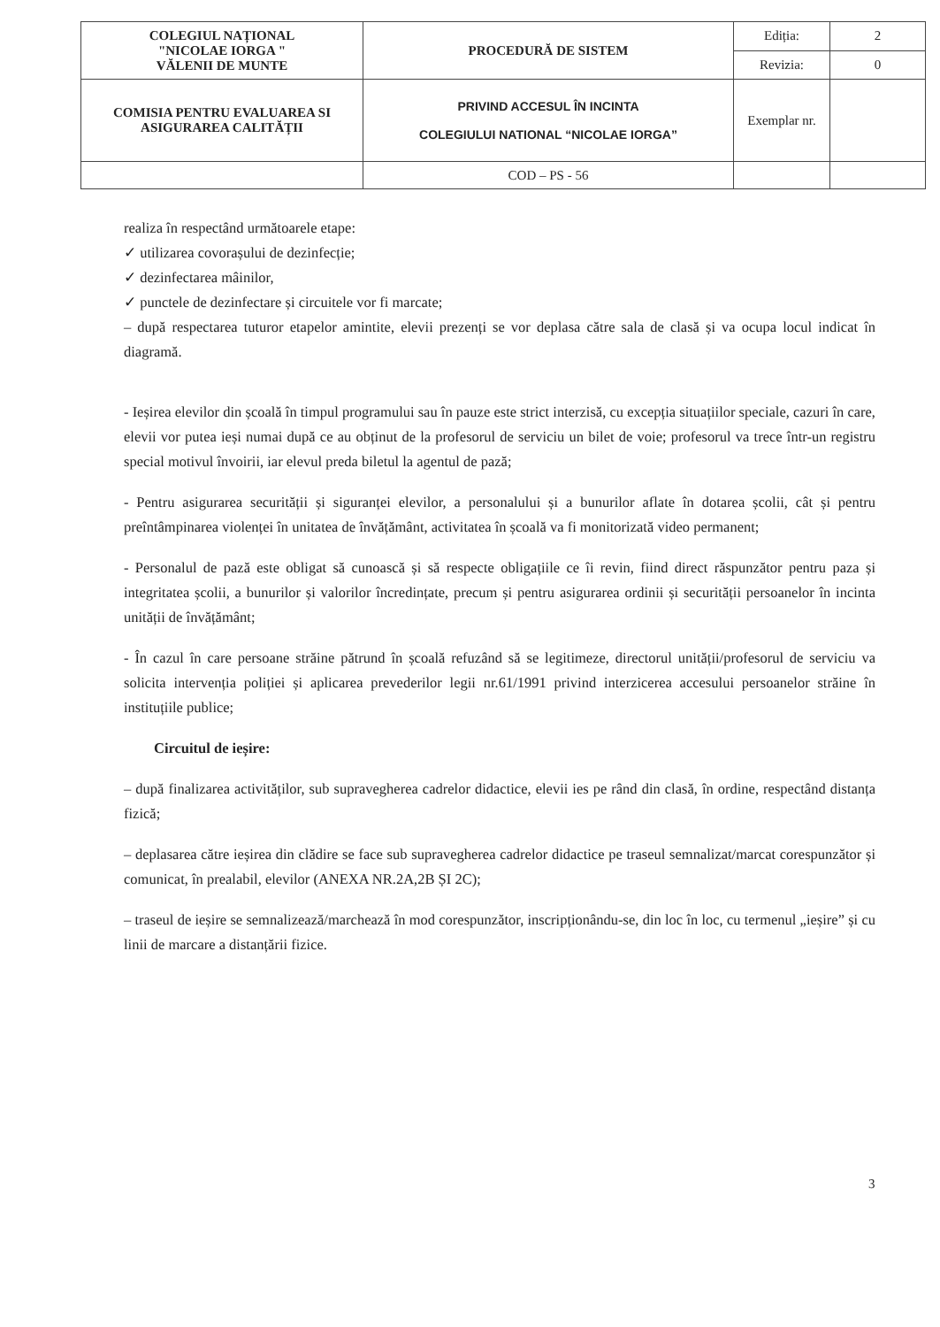| COLEGIUL NAȚIONAL "NICOLAE IORGA " VĂLENII DE MUNTE | PROCEDURĂ DE SISTEM | Ediția: | 2 |
| | | Revizia: | 0 |
| COMISIA PENTRU EVALUAREA SI ASIGURAREA CALITĂȚII | PRIVIND ACCESUL ÎN INCINTA COLEGIULUI NATIONAL “NICOLAE IORGA” | Exemplar nr. | |
| | COD – PS - 56 | | |
realiza în respectând următoarele etape:
✓ utilizarea covorașului de dezinfecție;
✓ dezinfectarea mâinilor,
✓ punctele de dezinfectare și circuitele vor fi marcate;
– după respectarea tuturor etapelor amintite, elevii prezenți se vor deplasa către sala de clasă și va ocupa locul indicat în diagramă.
- Ieșirea elevilor din școală în timpul programului sau în pauze este strict interzisă, cu excepția situațiilor speciale, cazuri în care, elevii vor putea ieși numai după ce au obținut de la profesorul de serviciu un bilet de voie; profesorul va trece într-un registru special motivul învoirii, iar elevul preda biletul la agentul de pază;
- Pentru asigurarea securității și siguranței elevilor, a personalului și a bunurilor aflate în dotarea școlii, cât și pentru preîntâmpinarea violenței în unitatea de învățământ, activitatea în școală va fi monitorizată video permanent;
- Personalul de pază este obligat să cunoască și să respecte obligațiile ce îi revin, fiind direct răspunzător pentru paza și integritatea școlii, a bunurilor și valorilor încredințate, precum și pentru asigurarea ordinii și securității persoanelor în incinta unității de învățământ;
- În cazul în care persoane străine pătrund în școală refuzând să se legitimeze, directorul unității/profesorul de serviciu va solicita intervenția poliției și aplicarea prevederilor legii nr.61/1991 privind interzicerea accesului persoanelor străine în instituțiile publice;
Circuitul de ieșire:
– după finalizarea activităților, sub supravegherea cadrelor didactice, elevii ies pe rând din clasă, în ordine, respectând distanța fizică;
– deplasarea către ieșirea din clădire se face sub supravegherea cadrelor didactice pe traseul semnalizat/marcat corespunzător și comunicat, în prealabil, elevilor (ANEXA NR.2A,2B ȘI 2C);
– traseul de ieșire se semnalizează/marchează în mod corespunzător, inscripționându-se, din loc în loc, cu termenul „ieșire” și cu linii de marcare a distanțării fizice.
3